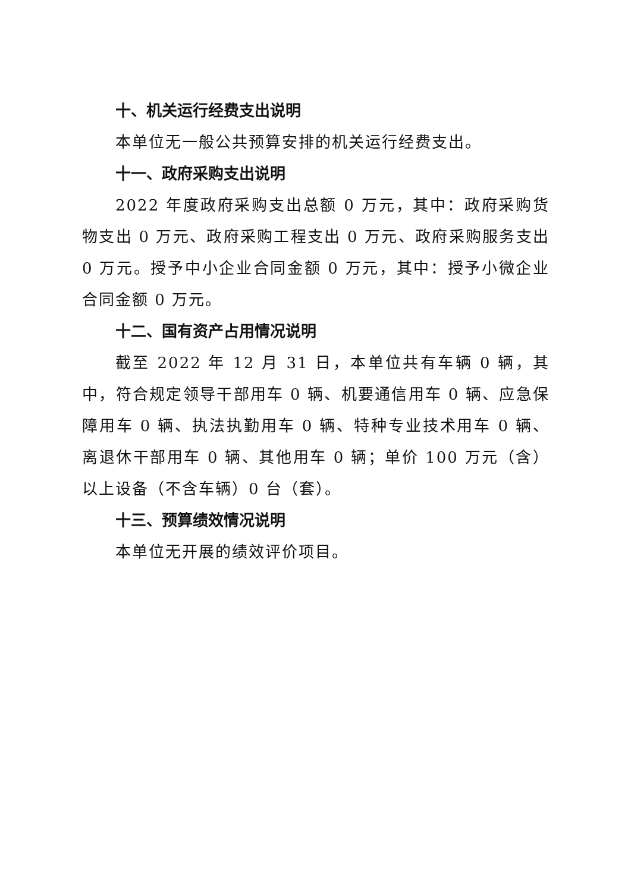十、机关运行经费支出说明
本单位无一般公共预算安排的机关运行经费支出。
十一、政府采购支出说明
2022 年度政府采购支出总额 0 万元，其中：政府采购货物支出 0 万元、政府采购工程支出 0 万元、政府采购服务支出 0 万元。授予中小企业合同金额 0 万元，其中：授予小微企业合同金额 0 万元。
十二、国有资产占用情况说明
截至 2022 年 12 月 31 日，本单位共有车辆 0 辆，其中，符合规定领导干部用车 0 辆、机要通信用车 0 辆、应急保障用车 0 辆、执法执勤用车 0 辆、特种专业技术用车 0 辆、离退休干部用车 0 辆、其他用车 0 辆；单价 100 万元（含）以上设备（不含车辆）0 台（套）。
十三、预算绩效情况说明
本单位无开展的绩效评价项目。